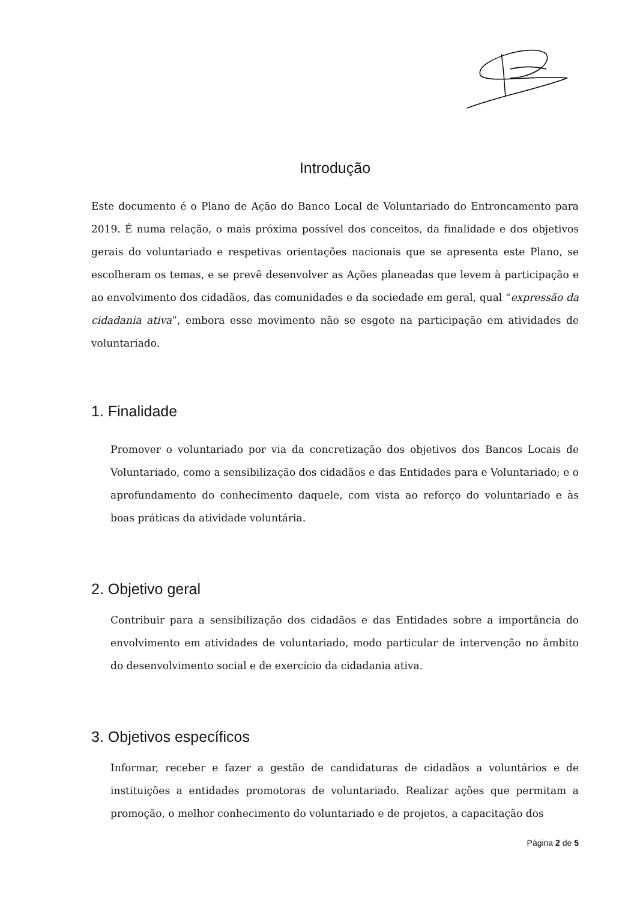Introdução
Este documento é o Plano de Ação do Banco Local de Voluntariado do Entroncamento para 2019. É numa relação, o mais próxima possível dos conceitos, da finalidade e dos objetivos gerais do voluntariado e respetivas orientações nacionais que se apresenta este Plano, se escolheram os temas, e se prevê desenvolver as Ações planeadas que levem à participação e ao envolvimento dos cidadãos, das comunidades e da sociedade em geral, qual “expressão da cidadania ativa”, embora esse movimento não se esgote na participação em atividades de voluntariado.
1. Finalidade
Promover o voluntariado por via da concretização dos objetivos dos Bancos Locais de Voluntariado, como a sensibilização dos cidadãos e das Entidades para e Voluntariado; e o aprofundamento do conhecimento daquele, com vista ao reforço do voluntariado e às boas práticas da atividade voluntária.
2. Objetivo geral
Contribuir para a sensibilização dos cidadãos e das Entidades sobre a importância do envolvimento em atividades de voluntariado, modo particular de intervenção no âmbito do desenvolvimento social e de exercício da cidadania ativa.
3. Objetivos específicos
Informar, receber e fazer a gestão de candidaturas de cidadãos a voluntários e de instituições a entidades promotoras de voluntariado. Realizar ações que permitam a promoção, o melhor conhecimento do voluntariado e de projetos, a capacitação dos
Página 2 de 5